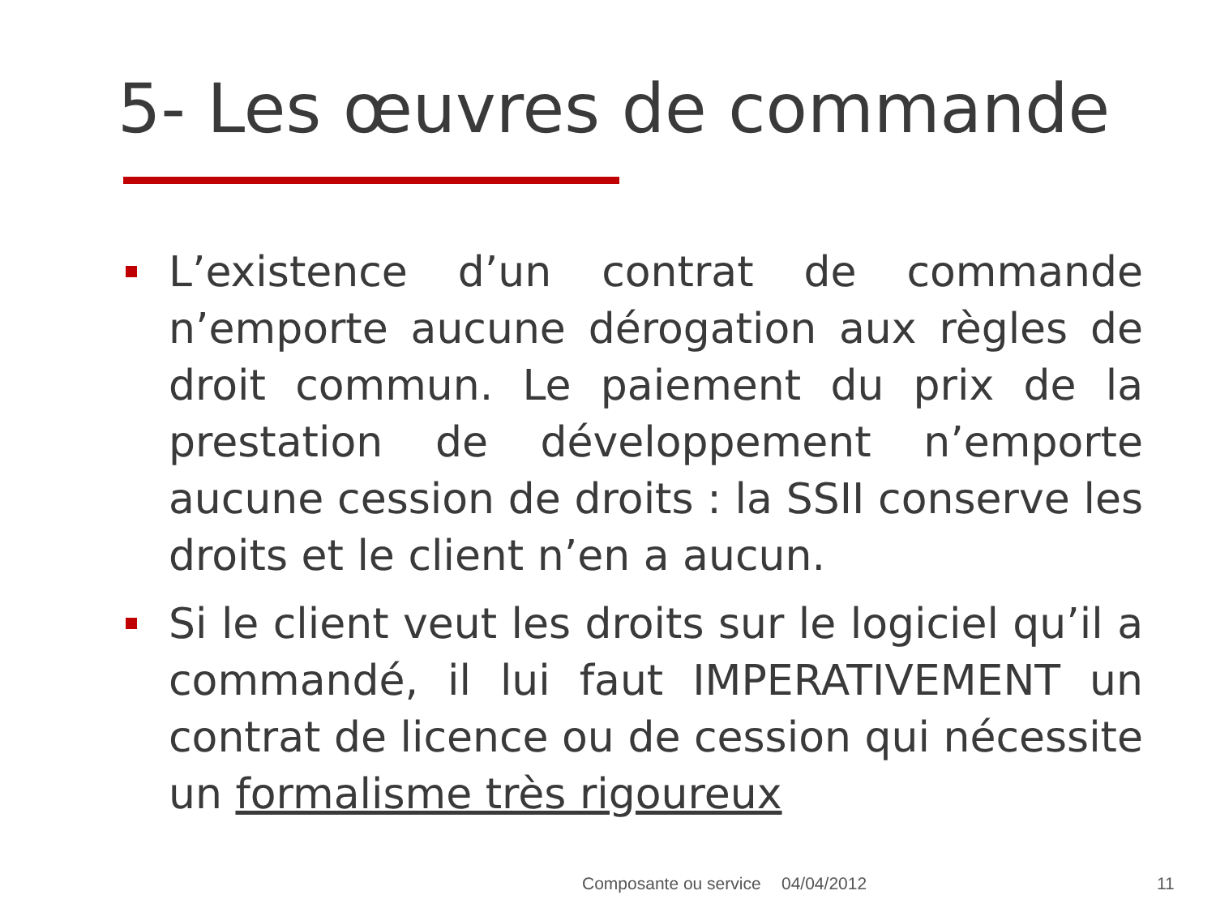5- Les œuvres de commande
L’existence d’un contrat de commande n’emporte aucune dérogation aux règles de droit commun. Le paiement du prix de la prestation de développement n’emporte aucune cession de droits : la SSII conserve les droits et le client n’en a aucun.
Si le client veut les droits sur le logiciel qu’il a commandé, il lui faut IMPERATIVEMENT un contrat de licence ou de cession qui nécessite un formalisme très rigoureux
Composante ou service 04/04/2012 11